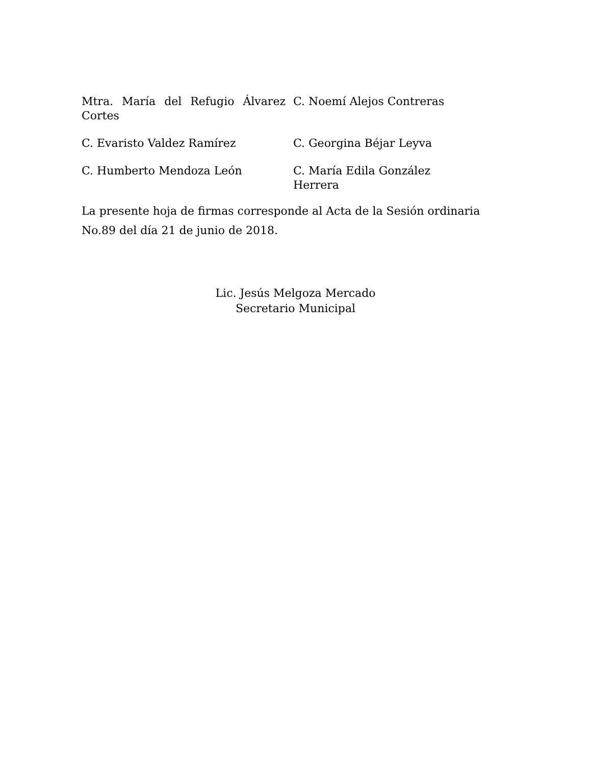Mtra. María del Refugio Álvarez Cortes
C. Noemí Alejos Contreras
C. Evaristo Valdez Ramírez C. Georgina Béjar Leyva
C. Humberto Mendoza León C. María Edila González Herrera
La presente hoja de firmas corresponde al Acta de la Sesión ordinaria No.89 del día 21 de junio de 2018.
Lic. Jesús Melgoza Mercado
Secretario Municipal